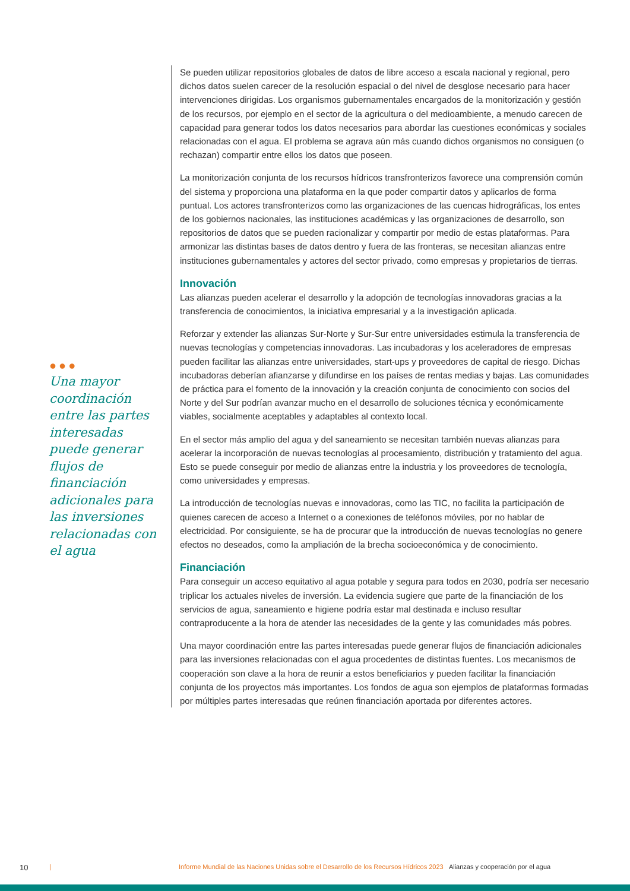●●●
Una mayor coordinación entre las partes interesadas puede generar flujos de financiación adicionales para las inversiones relacionadas con el agua
Se pueden utilizar repositorios globales de datos de libre acceso a escala nacional y regional, pero dichos datos suelen carecer de la resolución espacial o del nivel de desglose necesario para hacer intervenciones dirigidas. Los organismos gubernamentales encargados de la monitorización y gestión de los recursos, por ejemplo en el sector de la agricultura o del medioambiente, a menudo carecen de capacidad para generar todos los datos necesarios para abordar las cuestiones económicas y sociales relacionadas con el agua. El problema se agrava aún más cuando dichos organismos no consiguen (o rechazan) compartir entre ellos los datos que poseen.
La monitorización conjunta de los recursos hídricos transfronterizos favorece una comprensión común del sistema y proporciona una plataforma en la que poder compartir datos y aplicarlos de forma puntual. Los actores transfronterizos como las organizaciones de las cuencas hidrográficas, los entes de los gobiernos nacionales, las instituciones académicas y las organizaciones de desarrollo, son repositorios de datos que se pueden racionalizar y compartir por medio de estas plataformas. Para armonizar las distintas bases de datos dentro y fuera de las fronteras, se necesitan alianzas entre instituciones gubernamentales y actores del sector privado, como empresas y propietarios de tierras.
Innovación
Las alianzas pueden acelerar el desarrollo y la adopción de tecnologías innovadoras gracias a la transferencia de conocimientos, la iniciativa empresarial y a la investigación aplicada.
Reforzar y extender las alianzas Sur-Norte y Sur-Sur entre universidades estimula la transferencia de nuevas tecnologías y competencias innovadoras. Las incubadoras y los aceleradores de empresas pueden facilitar las alianzas entre universidades, start-ups y proveedores de capital de riesgo. Dichas incubadoras deberían afianzarse y difundirse en los países de rentas medias y bajas. Las comunidades de práctica para el fomento de la innovación y la creación conjunta de conocimiento con socios del Norte y del Sur podrían avanzar mucho en el desarrollo de soluciones técnica y económicamente viables, socialmente aceptables y adaptables al contexto local.
En el sector más amplio del agua y del saneamiento se necesitan también nuevas alianzas para acelerar la incorporación de nuevas tecnologías al procesamiento, distribución y tratamiento del agua. Esto se puede conseguir por medio de alianzas entre la industria y los proveedores de tecnología, como universidades y empresas.
La introducción de tecnologías nuevas e innovadoras, como las TIC, no facilita la participación de quienes carecen de acceso a Internet o a conexiones de teléfonos móviles, por no hablar de electricidad. Por consiguiente, se ha de procurar que la introducción de nuevas tecnologías no genere efectos no deseados, como la ampliación de la brecha socioeconómica y de conocimiento.
Financiación
Para conseguir un acceso equitativo al agua potable y segura para todos en 2030, podría ser necesario triplicar los actuales niveles de inversión. La evidencia sugiere que parte de la financiación de los servicios de agua, saneamiento e higiene podría estar mal destinada e incluso resultar contraproducente a la hora de atender las necesidades de la gente y las comunidades más pobres.
Una mayor coordinación entre las partes interesadas puede generar flujos de financiación adicionales para las inversiones relacionadas con el agua procedentes de distintas fuentes. Los mecanismos de cooperación son clave a la hora de reunir a estos beneficiarios y pueden facilitar la financiación conjunta de los proyectos más importantes. Los fondos de agua son ejemplos de plataformas formadas por múltiples partes interesadas que reúnen financiación aportada por diferentes actores.
10 | Informe Mundial de las Naciones Unidas sobre el Desarrollo de los Recursos Hídricos 2023 Alianzas y cooperación por el agua